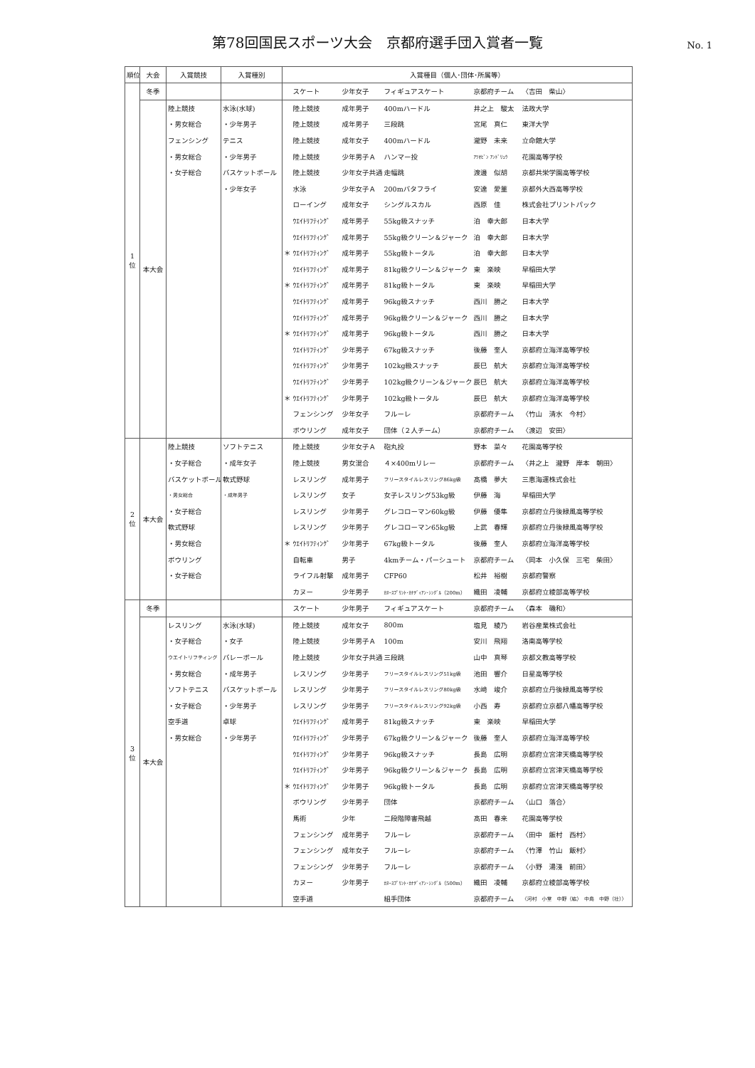第78回国民スポーツ大会　京都府選手団入賞者一覧
No. 1
| 順位 | 大会 | 入賞競技 | 入賞種別 | 入賞種目（個人･団体･所属等） | | | | |
| --- | --- | --- | --- | --- | --- | --- | --- | --- |
| 1 位 | 冬季 | | | スケート | 少年女子 | フィギュアスケート | 京都府チーム | 〈吉田 柴山〉 |
| | 本大会 | 陸上競技 | 水泳(水球) | 陸上競技 | 成年男子 | 400mハードル | 井之上 駿太 | 法政大学 |
| | | ・男女総合 | ・少年男子 | 陸上競技 | 成年男子 | 三段跳 | 宮尾 真仁 | 東洋大学 |
| | | フェンシング | テニス | 陸上競技 | 成年女子 | 400mハードル | 瀧野 未来 | 立命館大学 |
| | | ・男女総合 | ・少年男子 | 陸上競技 | 少年男子Ａ | ハンマー投 | ｱﾂｵﾋﾞﾝ ｱﾝﾄﾞﾘｭｳ | 花園高等学校 |
| | | ・女子総合 | バスケットボール | 陸上競技 | 少年女子共通 | 走幅跳 | 渡邊 似胡 | 京都共栄学園高等学校 |
| | | | ・少年女子 | 水泳 | 少年女子Ａ | 200mバタフライ | 安達 愛菫 | 京都外大西高等学校 |
| | | | | ローイング | 成年女子 | シングルスカル | 西原 佳 | 株式会社プリントパック |
| | | | | ｳｴｲﾄﾘﾌﾃｨﾝｸﾞ | 成年男子 | 55kg級スナッチ | 泊 幸大郎 | 日本大学 |
| | | | | ｳｴｲﾄﾘﾌﾃｨﾝｸﾞ | 成年男子 | 55kg級クリーン＆ジャーク | 泊 幸大郎 | 日本大学 |
| | | | | ＊ ｳｴｲﾄﾘﾌﾃｨﾝｸﾞ | 成年男子 | 55kg級トータル | 泊 幸大郎 | 日本大学 |
| | | | | ｳｴｲﾄﾘﾌﾃｨﾝｸﾞ | 成年男子 | 81kg級クリーン＆ジャーク | 東 楽映 | 早稲田大学 |
| | | | | ＊ ｳｴｲﾄﾘﾌﾃｨﾝｸﾞ | 成年男子 | 81kg級トータル | 東 楽映 | 早稲田大学 |
| | | | | ｳｴｲﾄﾘﾌﾃｨﾝｸﾞ | 成年男子 | 96kg級スナッチ | 西川 勝之 | 日本大学 |
| | | | | ｳｴｲﾄﾘﾌﾃｨﾝｸﾞ | 成年男子 | 96kg級クリーン＆ジャーク | 西川 勝之 | 日本大学 |
| | | | | ＊ ｳｴｲﾄﾘﾌﾃｨﾝｸﾞ | 成年男子 | 96kg級トータル | 西川 勝之 | 日本大学 |
| | | | | ｳｴｲﾄﾘﾌﾃｨﾝｸﾞ | 少年男子 | 67kg級スナッチ | 後藤 奎人 | 京都府立海洋高等学校 |
| | | | | ｳｴｲﾄﾘﾌﾃｨﾝｸﾞ | 少年男子 | 102kg級スナッチ | 辰巳 航大 | 京都府立海洋高等学校 |
| | | | | ｳｴｲﾄﾘﾌﾃｨﾝｸﾞ | 少年男子 | 102kg級クリーン＆ジャーク | 辰巳 航大 | 京都府立海洋高等学校 |
| | | | | ＊ ｳｴｲﾄﾘﾌﾃｨﾝｸﾞ | 少年男子 | 102kg級トータル | 辰巳 航大 | 京都府立海洋高等学校 |
| | | | | フェンシング | 少年女子 | フルーレ | 京都府チーム | 〈竹山 清水 今村〉 |
| | | | | ボウリング | 成年女子 | 団体（２人チーム） | 京都府チーム | 〈渡辺 安田〉 |
| 2 位 | 本大会 | 陸上競技 | ソフトテニス | 陸上競技 | 少年女子Ａ | 砲丸投 | 野本 菜々 | 花園高等学校 |
| | | ・女子総合 | ・成年女子 | 陸上競技 | 男女混合 | ４×400mリレー | 京都府チーム | 〈井之上 瀧野 岸本 朝田〉 |
| | | バスケットボール | 軟式野球 | レスリング | 成年男子 | フリースタイルレスリング86kg級 | 髙橋 夢大 | 三恵海運株式会社 |
| | | ・男女総合 | ・成年男子 | レスリング | 女子 | 女子レスリング53kg級 | 伊藤 海 | 早稲田大学 |
| | | ・女子総合 | | レスリング | 少年男子 | グレコローマン60kg級 | 伊藤 優隼 | 京都府立丹後緑風高等学校 |
| | | 軟式野球 | | レスリング | 少年男子 | グレコローマン65kg級 | 上武 春輝 | 京都府立丹後緑風高等学校 |
| | | ・男女総合 | | ＊ ｳｴｲﾄﾘﾌﾃｨﾝｸﾞ | 少年男子 | 67kg級トータル | 後藤 奎人 | 京都府立海洋高等学校 |
| | | ボウリング | | 自転車 | 男子 | 4kmチーム・パーシュート | 京都府チーム | 〈岡本 小久保 三宅 柴田〉 |
| | | ・女子総合 | | ライフル射撃 | 成年男子 | CFP60 | 松井 裕樹 | 京都府警察 |
| | | | | カヌー | 少年男子 | ｶﾇｰｽﾌﾟﾘﾝﾄ･ｶﾅﾃﾞｨｱﾝ･ｼﾝｸﾞﾙ（200m） | 織田 凌輔 | 京都府立綾部高等学校 |
| 3 位 | 冬季 | | | スケート | 少年男子 | フィギュアスケート | 京都府チーム | 〈森本 磯和〉 |
| | 本大会 | レスリング | 水泳(水球) | 陸上競技 | 成年女子 | 800m | 塩見 綾乃 | 岩谷産業株式会社 |
| | | ・女子総合 | ・女子 | 陸上競技 | 少年男子Ａ | 100m | 安川 飛翔 | 洛南高等学校 |
| | | ウエイトリフティング | バレーボール | 陸上競技 | 少年女子共通 | 三段跳 | 山中 真琴 | 京都文教高等学校 |
| | | ・男女総合 | ・成年男子 | レスリング | 少年男子 | フリースタイルレスリング51kg級 | 池田 響介 | 日星高等学校 |
| | | ソフトテニス | バスケットボール | レスリング | 少年男子 | フリースタイルレスリング80kg級 | 水﨑 竣介 | 京都府立丹後緑風高等学校 |
| | | ・女子総合 | ・少年男子 | レスリング | 少年男子 | フリースタイルレスリング92kg級 | 小西 寿 | 京都府立京都八幡高等学校 |
| | | 空手道 | 卓球 | ｳｴｲﾄﾘﾌﾃｨﾝｸﾞ | 成年男子 | 81kg級スナッチ | 東 楽映 | 早稲田大学 |
| | | ・男女総合 | ・少年男子 | ｳｴｲﾄﾘﾌﾃｨﾝｸﾞ | 少年男子 | 67kg級クリーン＆ジャーク | 後藤 奎人 | 京都府立海洋高等学校 |
| | | | | ｳｴｲﾄﾘﾌﾃｨﾝｸﾞ | 少年男子 | 96kg級スナッチ | 長島 広明 | 京都府立宮津天橋高等学校 |
| | | | | ｳｴｲﾄﾘﾌﾃｨﾝｸﾞ | 少年男子 | 96kg級クリーン＆ジャーク | 長島 広明 | 京都府立宮津天橋高等学校 |
| | | | | ＊ ｳｴｲﾄﾘﾌﾃｨﾝｸﾞ | 少年男子 | 96kg級トータル | 長島 広明 | 京都府立宮津天橋高等学校 |
| | | | | ボウリング | 少年男子 | 団体 | 京都府チーム | 〈山口 落合〉 |
| | | | | 馬術 | 少年 | 二段階障害飛越 | 髙田 春来 | 花園高等学校 |
| | | | | フェンシング | 成年男子 | フルーレ | 京都府チーム | 〈田中 飯村 西村〉 |
| | | | | フェンシング | 成年女子 | フルーレ | 京都府チーム | 〈竹澤 竹山 飯村〉 |
| | | | | フェンシング | 少年男子 | フルーレ | 京都府チーム | 〈小野 湯淺 前田〉 |
| | | | | カヌー | 少年男子 | ｶﾇｰｽﾌﾟﾘﾝﾄ･ｶﾅﾃﾞｨｱﾝ･ｼﾝｸﾞﾙ（500m） | 織田 凌輔 | 京都府立綾部高等学校 |
| | | | | 空手道 | | 組手団体 | 京都府チーム | 〈河村 小堂 中野（紘） 中島 中野（壮）〉 |